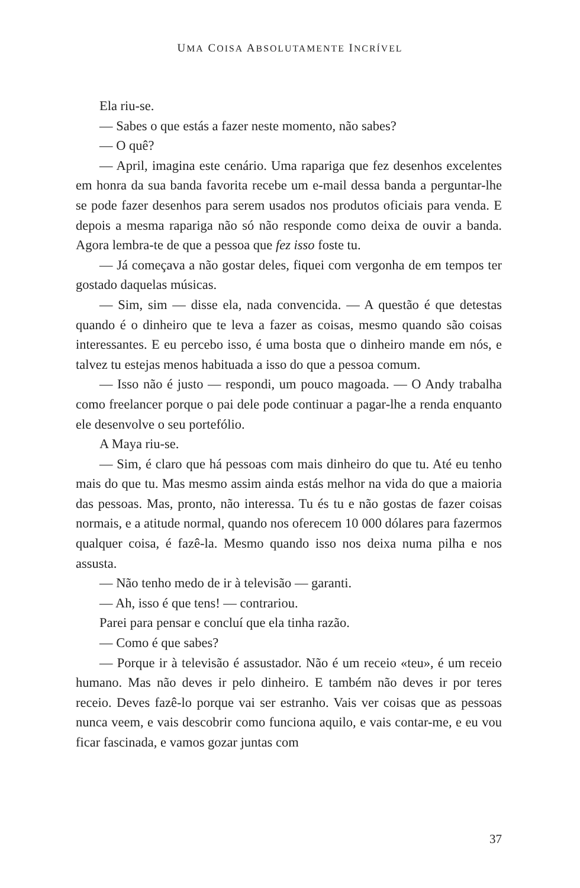UMA COISA ABSOLUTAMENTE INCRÍVEL
Ela riu-se.
— Sabes o que estás a fazer neste momento, não sabes?
— O quê?
— April, imagina este cenário. Uma rapariga que fez desenhos excelentes em honra da sua banda favorita recebe um e-mail dessa banda a perguntar-lhe se pode fazer desenhos para serem usados nos produtos oficiais para venda. E depois a mesma rapariga não só não responde como deixa de ouvir a banda. Agora lembra-te de que a pessoa que fez isso foste tu.
— Já começava a não gostar deles, fiquei com vergonha de em tempos ter gostado daquelas músicas.
— Sim, sim — disse ela, nada convencida. — A questão é que detestas quando é o dinheiro que te leva a fazer as coisas, mesmo quando são coisas interessantes. E eu percebo isso, é uma bosta que o dinheiro mande em nós, e talvez tu estejas menos habituada a isso do que a pessoa comum.
— Isso não é justo — respondi, um pouco magoada. — O Andy trabalha como freelancer porque o pai dele pode continuar a pagar-lhe a renda enquanto ele desenvolve o seu portefólio.
A Maya riu-se.
— Sim, é claro que há pessoas com mais dinheiro do que tu. Até eu tenho mais do que tu. Mas mesmo assim ainda estás melhor na vida do que a maioria das pessoas. Mas, pronto, não interessa. Tu és tu e não gostas de fazer coisas normais, e a atitude normal, quando nos oferecem 10 000 dólares para fazermos qualquer coisa, é fazê-la. Mesmo quando isso nos deixa numa pilha e nos assusta.
— Não tenho medo de ir à televisão — garanti.
— Ah, isso é que tens! — contrariou.
Parei para pensar e concluí que ela tinha razão.
— Como é que sabes?
— Porque ir à televisão é assustador. Não é um receio «teu», é um receio humano. Mas não deves ir pelo dinheiro. E também não deves ir por teres receio. Deves fazê-lo porque vai ser estranho. Vais ver coisas que as pessoas nunca veem, e vais descobrir como funciona aquilo, e vais contar-me, e eu vou ficar fascinada, e vamos gozar juntas com
37